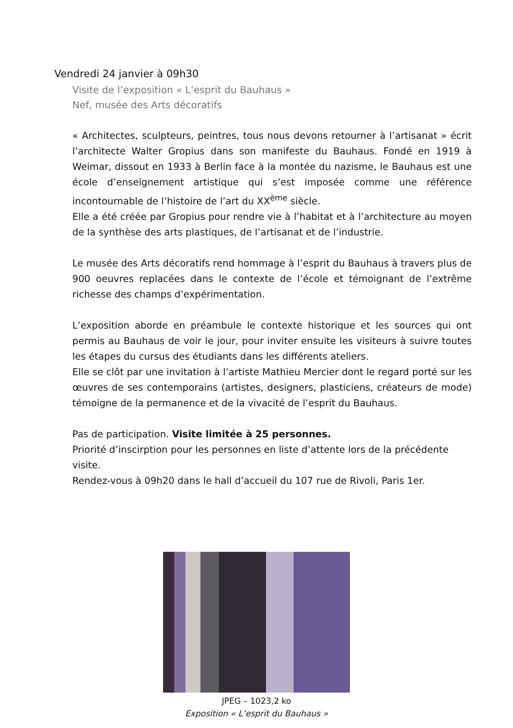Vendredi 24 janvier à 09h30
Visite de l’exposition « L’esprit du Bauhaus »
Nef, musée des Arts décoratifs
« Architectes, sculpteurs, peintres, tous nous devons retourner à l’artisanat » écrit l’architecte Walter Gropius dans son manifeste du Bauhaus. Fondé en 1919 à Weimar, dissout en 1933 à Berlin face à la montée du nazisme, le Bauhaus est une école d’enseignement artistique qui s’est imposée comme une référence incontournable de l’histoire de l’art du XX<sup>ème</sup> siècle.
Elle a été créée par Gropius pour rendre vie à l’habitat et à l’architecture au moyen de la synthèse des arts plastiques, de l’artisanat et de l’industrie.
Le musée des Arts décoratifs rend hommage à l’esprit du Bauhaus à travers plus de 900 oeuvres replacées dans le contexte de l’école et témoignant de l’extrême richesse des champs d’expérimentation.
L’exposition aborde en préambule le contexte historique et les sources qui ont permis au Bauhaus de voir le jour, pour inviter ensuite les visiteurs à suivre toutes les étapes du cursus des étudiants dans les différents ateliers.
Elle se clôt par une invitation à l’artiste Mathieu Mercier dont le regard porté sur les œuvres de ses contemporains (artistes, designers, plasticiens, créateurs de mode) témoigne de la permanence et de la vivacité de l’esprit du Bauhaus.
Pas de participation. Visite limitée à 25 personnes.
Priorité d’inscirption pour les personnes en liste d’attente lors de la précédente visite.
Rendez-vous à 09h20 dans le hall d’accueil du 107 rue de Rivoli, Paris 1er.
JPEG – 1023,2 ko
Exposition « L’esprit du Bauhaus »